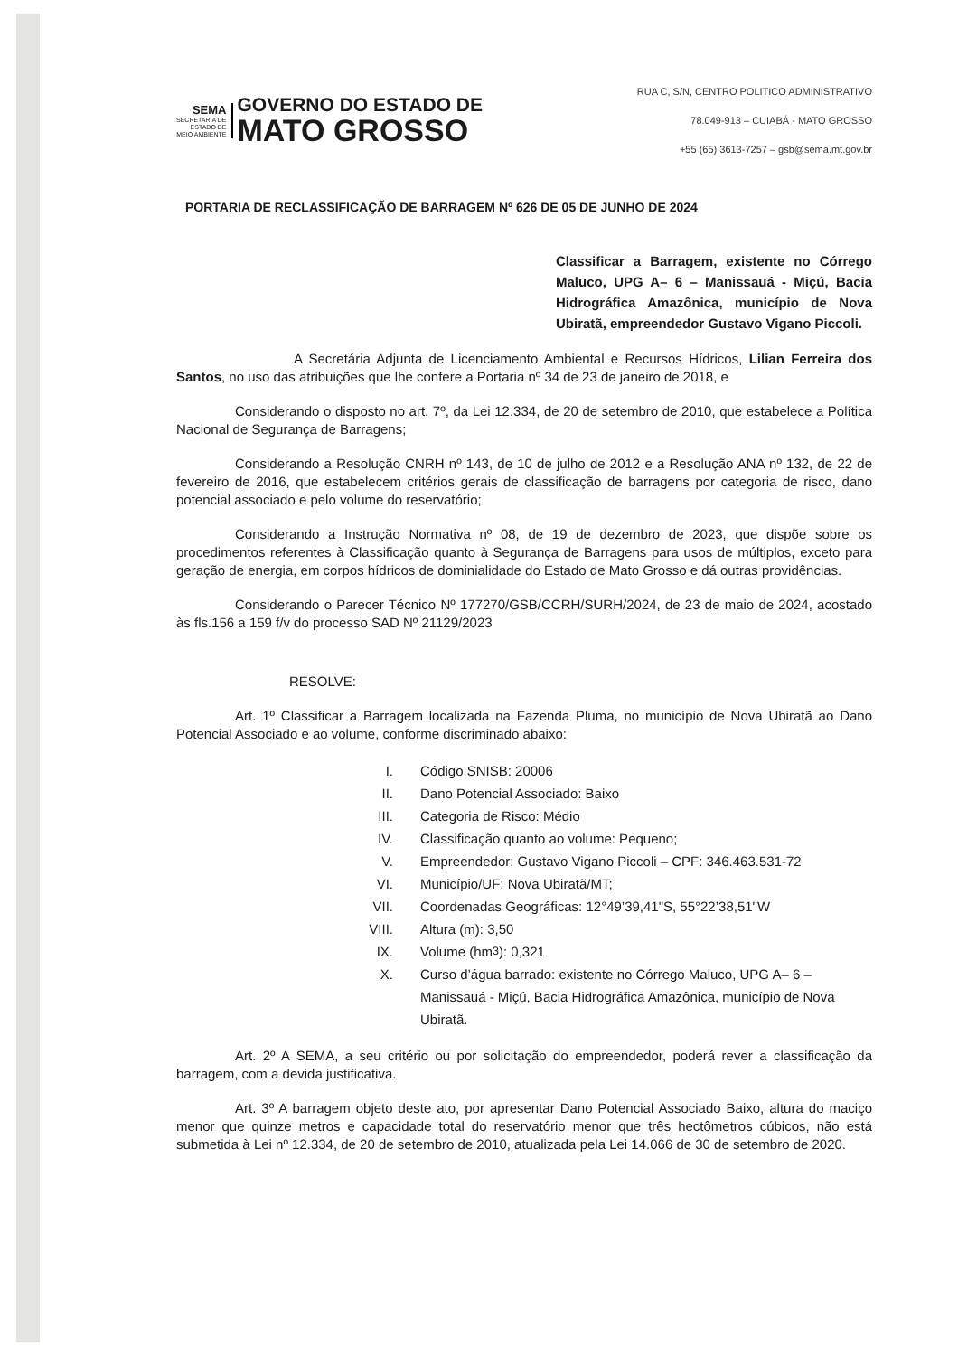SEMA
SECRETARIA DE
ESTADO DE
MEIO AMBIENTE
GOVERNO DO ESTADO DE
MATO GROSSO
RUA C, S/N, CENTRO POLITICO ADMINISTRATIVO
78.049-913 – CUIABÁ - MATO GROSSO
+55 (65) 3613-7257 – gsb@sema.mt.gov.br
PORTARIA DE RECLASSIFICAÇÃO DE BARRAGEM Nº 626 DE 05 DE JUNHO DE 2024
Classificar a Barragem, existente no Córrego Maluco, UPG A– 6 – Manissauá - Miçú, Bacia Hidrográfica Amazônica, município de Nova Ubiratã, empreendedor Gustavo Vigano Piccoli.
A Secretária Adjunta de Licenciamento Ambiental e Recursos Hídricos, Lilian Ferreira dos Santos, no uso das atribuições que lhe confere a Portaria nº 34 de 23 de janeiro de 2018, e
Considerando o disposto no art. 7º, da Lei 12.334, de 20 de setembro de 2010, que estabelece a Política Nacional de Segurança de Barragens;
Considerando a Resolução CNRH nº 143, de 10 de julho de 2012 e a Resolução ANA nº 132, de 22 de fevereiro de 2016, que estabelecem critérios gerais de classificação de barragens por categoria de risco, dano potencial associado e pelo volume do reservatório;
Considerando a Instrução Normativa nº 08, de 19 de dezembro de 2023, que dispõe sobre os procedimentos referentes à Classificação quanto à Segurança de Barragens para usos de múltiplos, exceto para geração de energia, em corpos hídricos de dominialidade do Estado de Mato Grosso e dá outras providências.
Considerando o Parecer Técnico Nº 177270/GSB/CCRH/SURH/2024, de 23 de maio de 2024, acostado às fls.156 a 159 f/v do processo SAD Nº 21129/2023
RESOLVE:
Art. 1º Classificar a Barragem localizada na Fazenda Pluma, no município de Nova Ubiratã ao Dano Potencial Associado e ao volume, conforme discriminado abaixo:
I. Código SNISB: 20006
II. Dano Potencial Associado: Baixo
III. Categoria de Risco: Médio
IV. Classificação quanto ao volume: Pequeno;
V. Empreendedor: Gustavo Vigano Piccoli – CPF: 346.463.531-72
VI. Município/UF: Nova Ubiratã/MT;
VII. Coordenadas Geográficas: 12°49’39,41"S, 55°22’38,51"W
VIII. Altura (m): 3,50
IX. Volume (hm<sup>3</sup>): 0,321
X. Curso d’água barrado: existente no Córrego Maluco, UPG A– 6 – Manissauá - Miçú, Bacia Hidrográfica Amazônica, município de Nova Ubiratã.
Art. 2º A SEMA, a seu critério ou por solicitação do empreendedor, poderá rever a classificação da barragem, com a devida justificativa.
Art. 3º A barragem objeto deste ato, por apresentar Dano Potencial Associado Baixo, altura do maciço menor que quinze metros e capacidade total do reservatório menor que três hectômetros cúbicos, não está submetida à Lei nº 12.334, de 20 de setembro de 2010, atualizada pela Lei 14.066 de 30 de setembro de 2020.